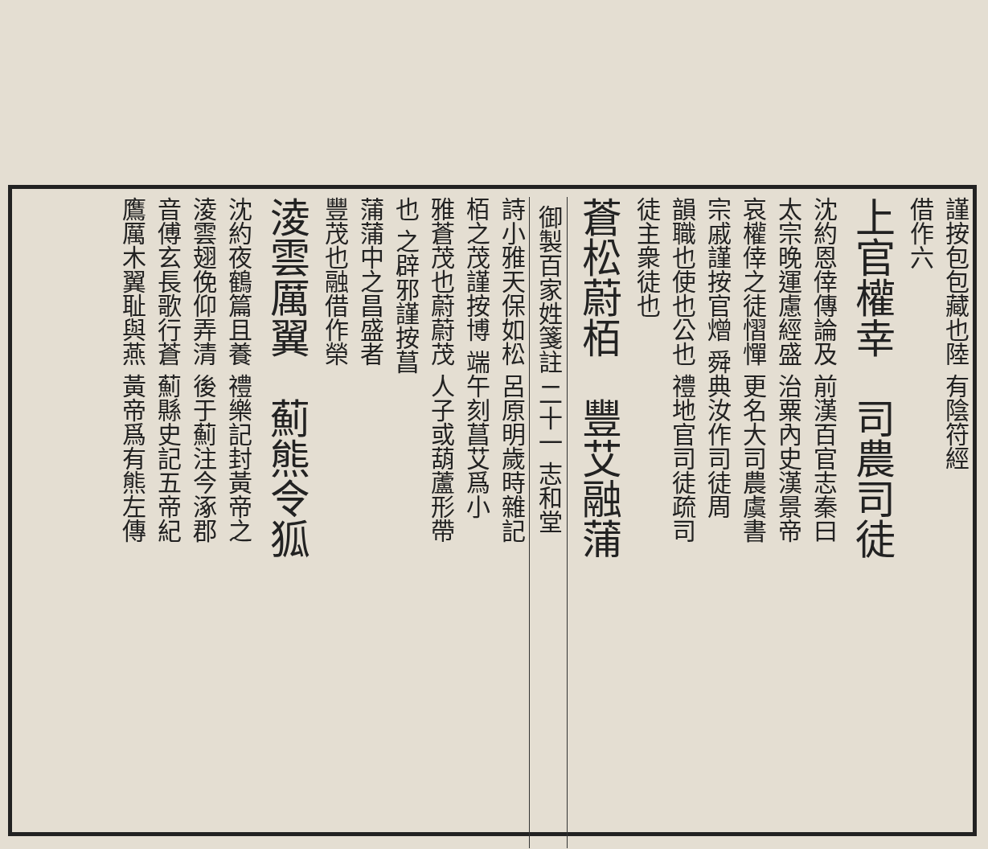謹按包包藏也陸 有陰符經
借作六
上官權幸　司農司徒
沈約恩倖傳論及 前漢百官志秦曰
太宗晚運慮經盛 治粟內史漢景帝
哀權倖之徒慴憚 更名大司農虞書
宗戚謹按官熷 舜典汝作司徒周
韻職也使也公也 禮地官司徒疏司
徒主衆徒也
蒼松蔚栢　豐艾融蒲
御製百家姓箋註 二十一 志和堂
詩小雅天保如松 呂原明歲時雜記
栢之茂謹按博 端午刻菖艾爲小
雅蒼茂也蔚蔚茂 人子或葫蘆形帶
也 之辟邪謹按菖
蒲蒲中之昌盛者
豐茂也融借作榮
淩雲厲翼　薊熊令狐
沈約夜鶴篇且養 禮樂記封黃帝之
淩雲翅俛仰弄清 後于薊注今涿郡
音傅玄長歌行蒼 薊縣史記五帝紀
鷹厲木翼耻與燕 黃帝爲有熊左傳